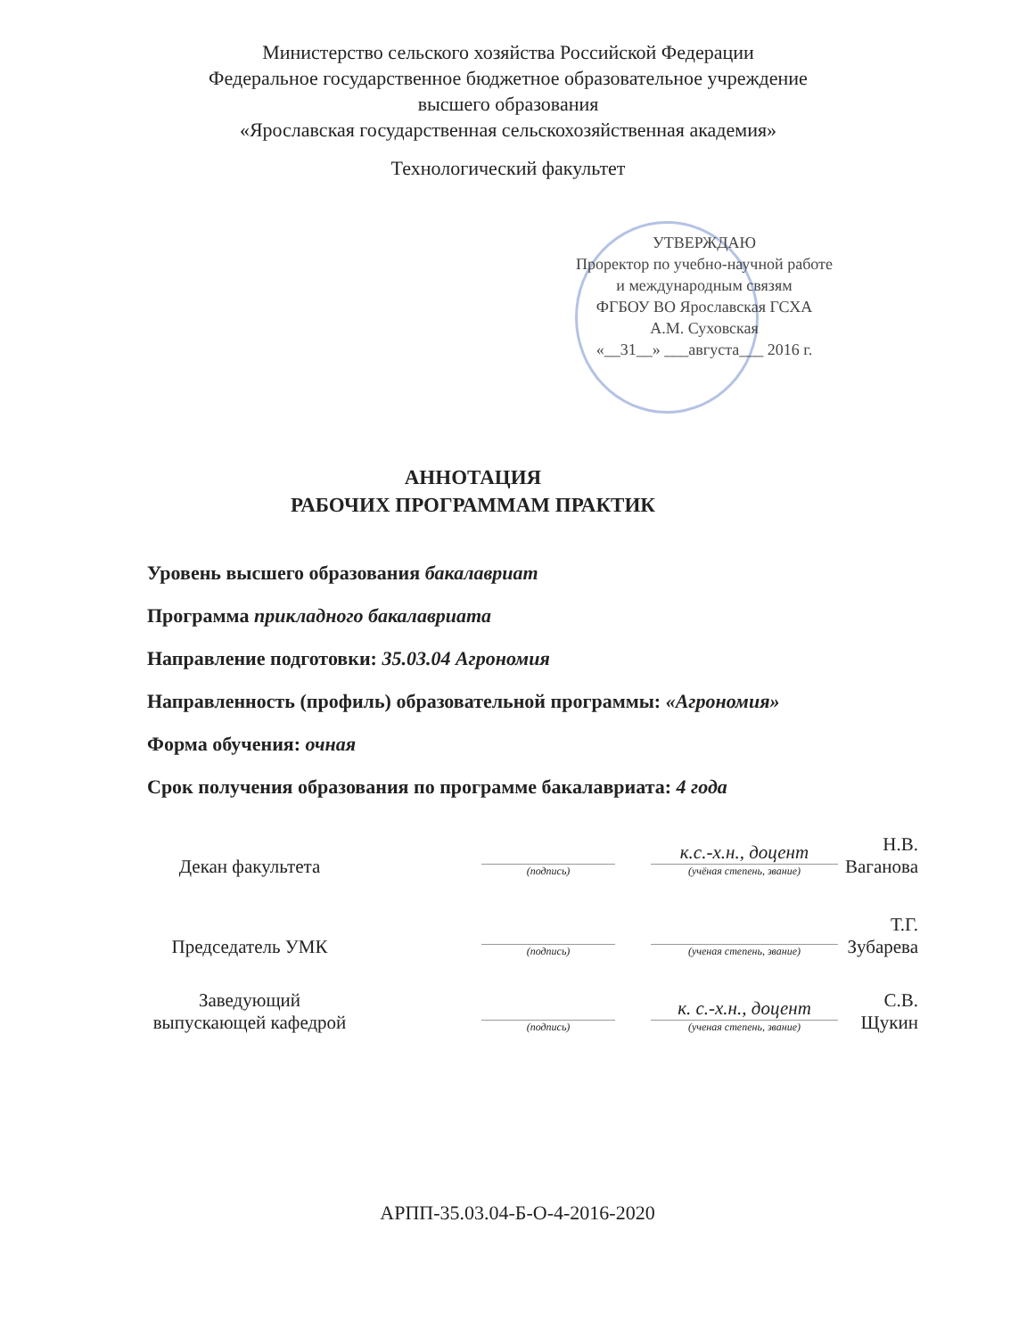Министерство сельского хозяйства Российской Федерации
Федеральное государственное бюджетное образовательное учреждение высшего образования
«Ярославская государственная сельскохозяйственная академия»
Технологический факультет
УТВЕРЖДАЮ
Проректор по учебно-научной работе
и международным связям
ФГБОУ ВО Ярославская ГСХА
А.М. Суховская
«__31__» ___августа___ 2016 г.
АННОТАЦИЯ
РАБОЧИХ ПРОГРАММАМ ПРАКТИК
Уровень высшего образования бакалавриат
Программа прикладного бакалавриата
Направление подготовки: 35.03.04 Агрономия
Направленность (профиль) образовательной программы: «Агрономия»
Форма обучения: очная
Срок получения образования по программе бакалавриата: 4 года
Декан факультета
(подпись)
к.с.-х.н., доцент
(учёная степень, звание)
Н.В. Ваганова
Председатель УМК
(подпись)
(ученая степень, звание)
Т.Г. Зубарева
Заведующий
выпускающей кафедрой
(подпись)
к. с.-х.н., доцент
(ученая степень, звание)
С.В. Щукин
АРПП-35.03.04-Б-О-4-2016-2020